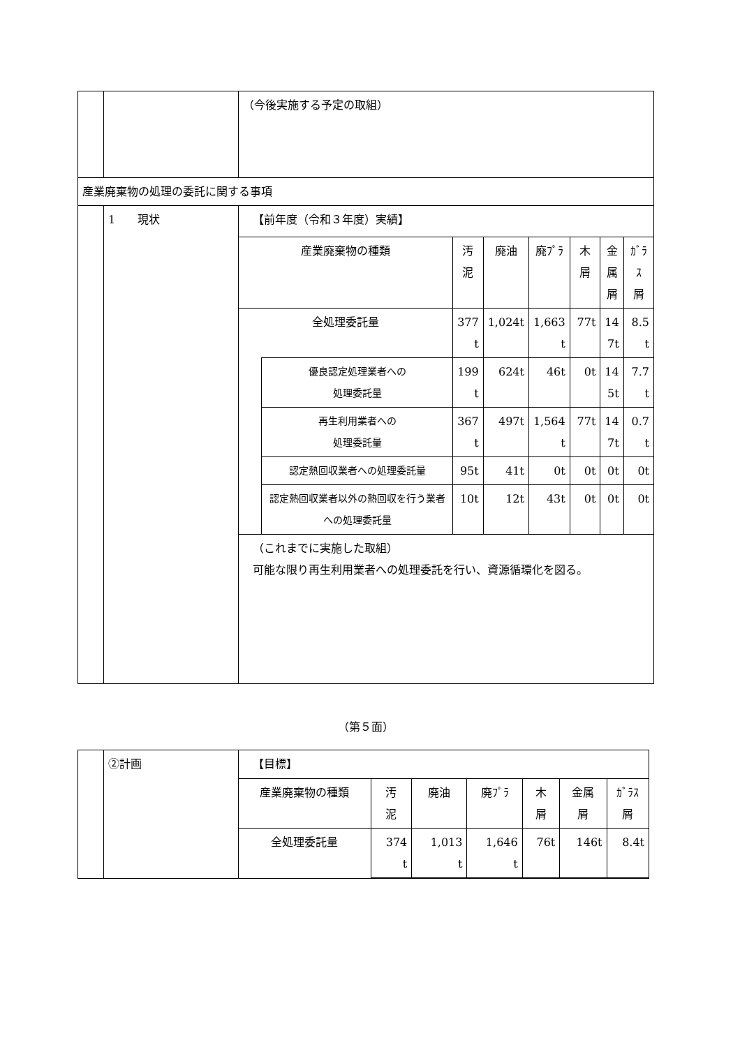| | | （今後実施する予定の取組） |
| 産業廃棄物の処理の委託に関する事項 | | |
| | 1 現状 | 【前年度（令和３年度）実績】 / 産業廃棄物の種類 / / 汚 泥 / 廃油 / 廃ﾌﾟﾗ / 木屑 / 金 属 屑 / ｶﾞﾗｽ 屑 / / 全処理委託量 / / 377 t / 1,024t / 1,663 t / 77t / 14 7t / 8.5 t / / / 優良認定処理業者への 処理委託量 / 199 t / 624t / 46t / 0t / 14 5t / 7.7 t / / / 再生利用業者への 処理委託量 / 367 t / 497t / 1,564 t / 77t / 14 7t / 0.7 t / / / 認定熱回収業者への処理委託量 / 95t / 41t / 0t / 0t / 0t / 0t / / / 認定熱回収業者以外の熱回収を行う業者への処理委託量 / 10t / 12t / 43t / 0t / 0t / 0t / （これまでに実施した取組） 可能な限り再生利用業者への処理委託を行い、資源循環化を図る。 |
（第５面）
| | ②計画 | 【目標】 / 産業廃棄物の種類 / 汚 泥 / 廃油 / 廃ﾌﾟﾗ / 木 屑 / 金属 屑 / ｶﾞﾗｽ 屑 / / 全処理委託量 / 374 t / 1,013 t / 1,646 t / 76t / 146t / 8.4t / |